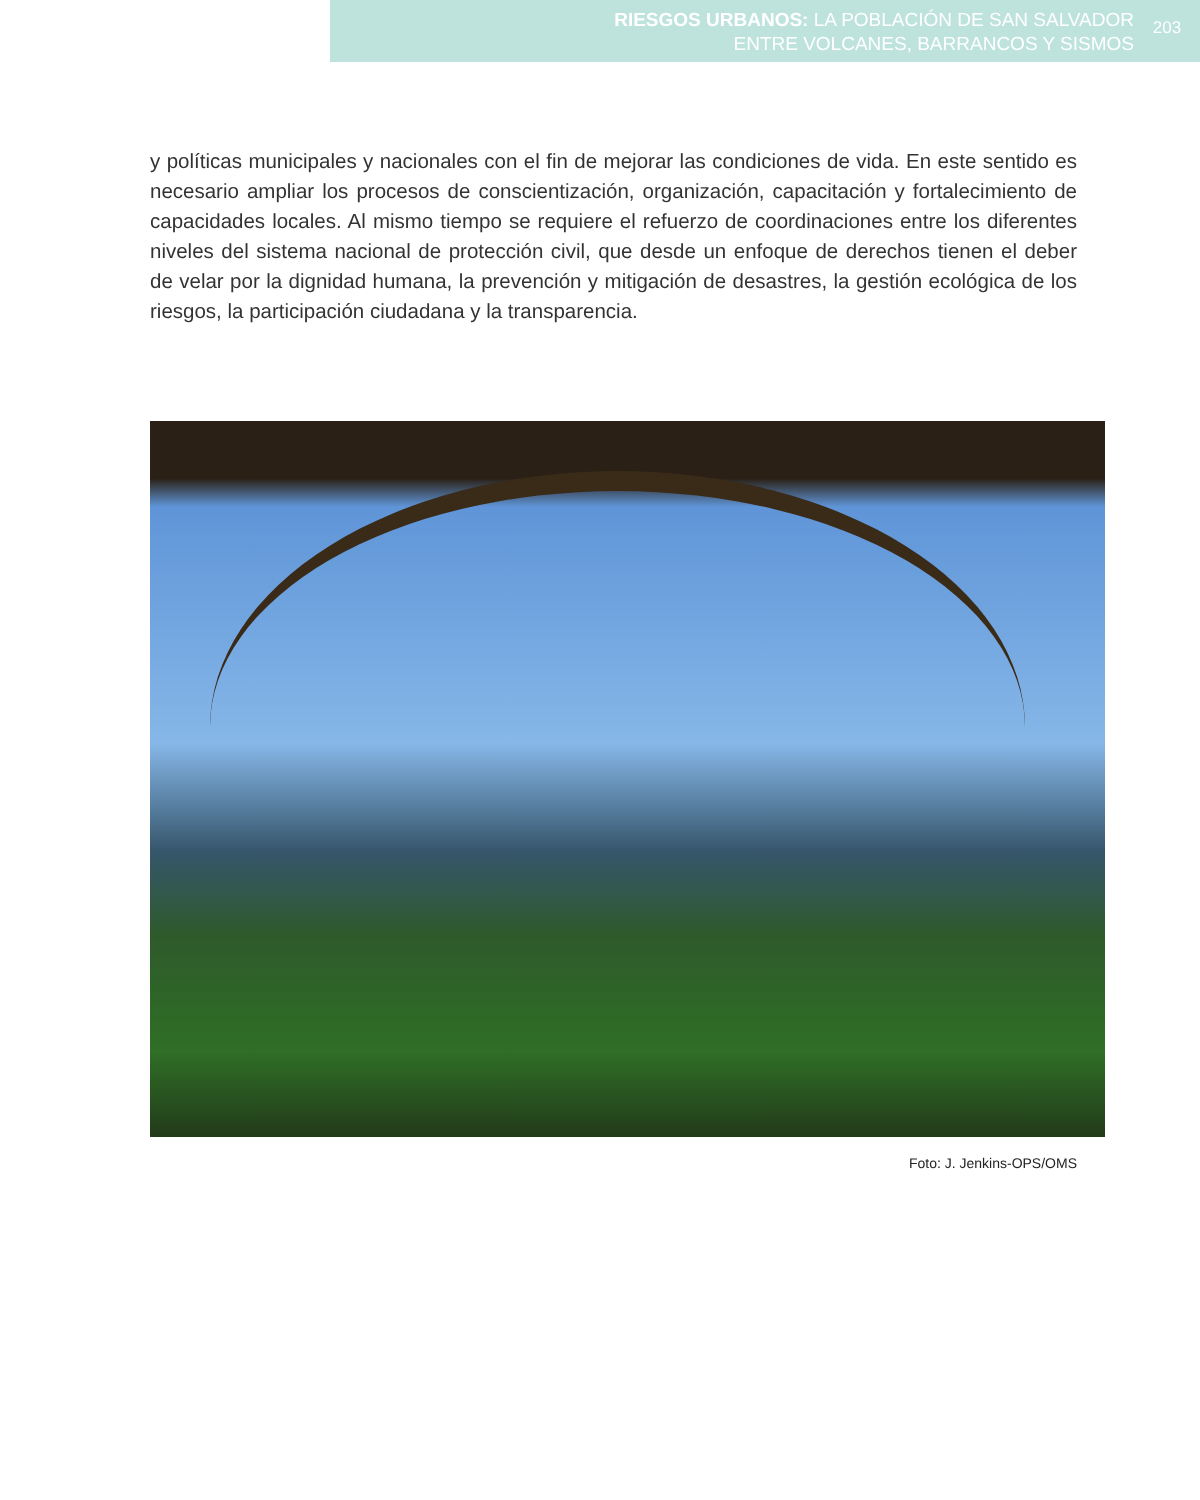RIESGOS URBANOS: LA POBLACIÓN DE SAN SALVADOR
ENTRE VOLCANES, BARRANCOS Y SISMOS
203
y políticas municipales y nacionales con el fin de mejorar las condiciones de vida. En este sentido es necesario ampliar los procesos de conscientización, organización, capacitación y fortalecimiento de capacidades locales. Al mismo tiempo se requiere el refuerzo de coordinaciones entre los diferentes niveles del sistema nacional de protección civil, que desde un enfoque de derechos tienen el deber de velar por la dignidad humana, la prevención y mitigación de desastres, la gestión ecológica de los riesgos, la participación ciudadana y la transparencia.
Foto: J. Jenkins-OPS/OMS